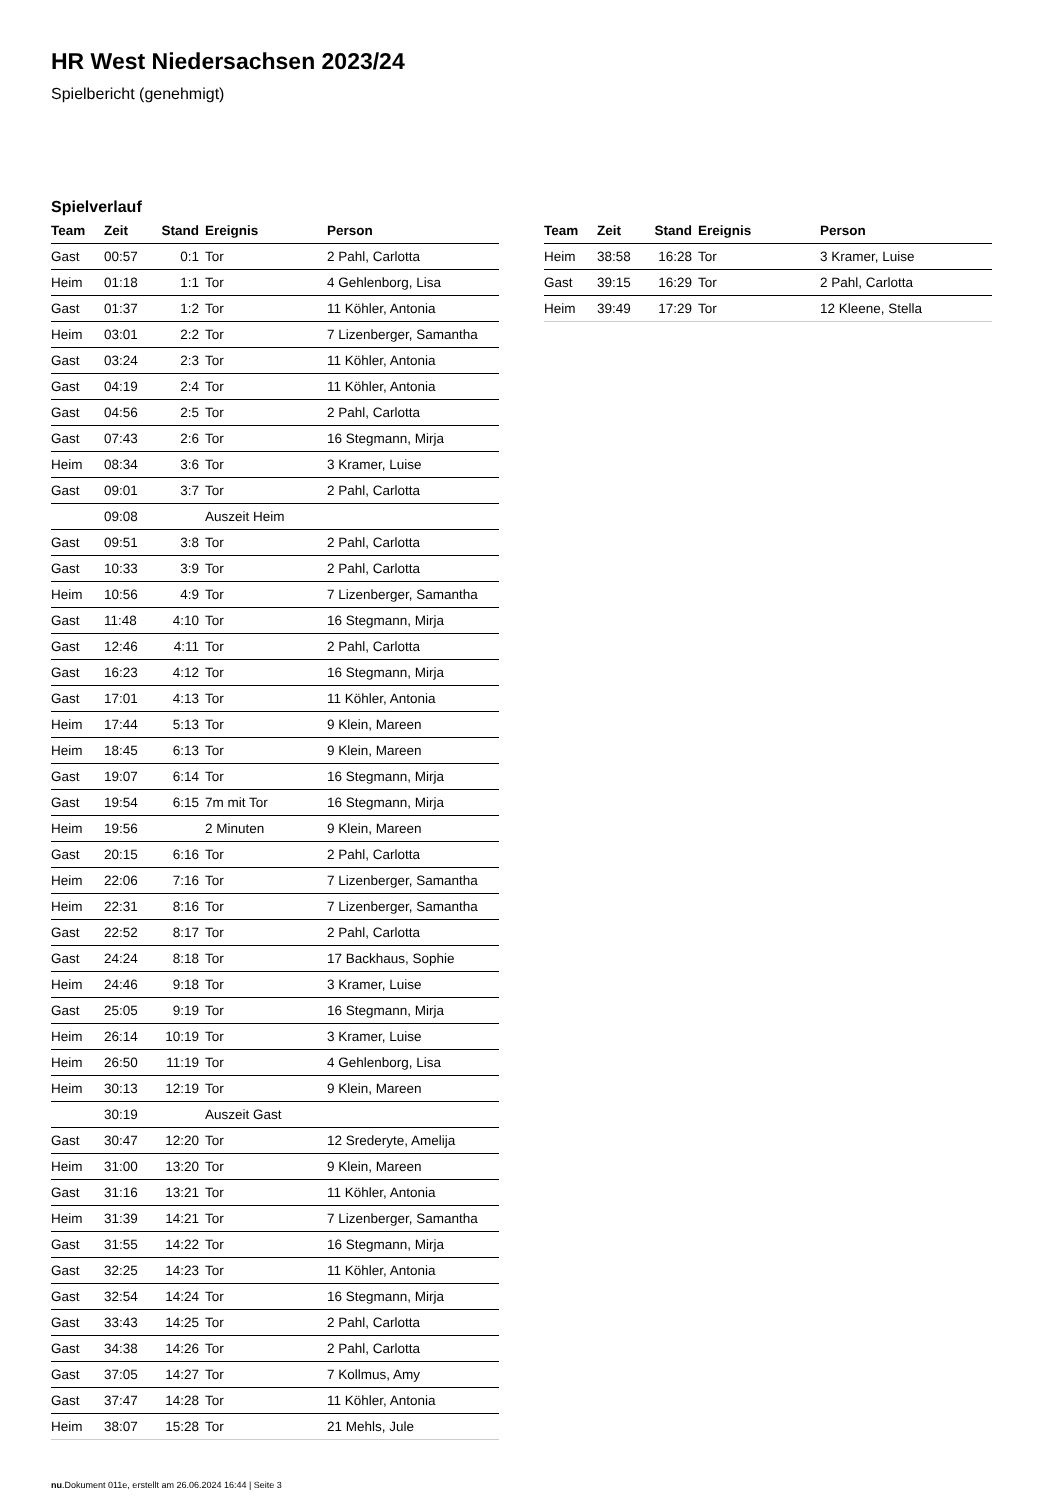HR West Niedersachsen 2023/24
Spielbericht (genehmigt)
Spielverlauf
| Team | Zeit | Stand | Ereignis | Person |
| --- | --- | --- | --- | --- |
| Gast | 00:57 | 0:1 | Tor | 2 Pahl, Carlotta |
| Heim | 01:18 | 1:1 | Tor | 4 Gehlenborg, Lisa |
| Gast | 01:37 | 1:2 | Tor | 11 Köhler, Antonia |
| Heim | 03:01 | 2:2 | Tor | 7 Lizenberger, Samantha |
| Gast | 03:24 | 2:3 | Tor | 11 Köhler, Antonia |
| Gast | 04:19 | 2:4 | Tor | 11 Köhler, Antonia |
| Gast | 04:56 | 2:5 | Tor | 2 Pahl, Carlotta |
| Gast | 07:43 | 2:6 | Tor | 16 Stegmann, Mirja |
| Heim | 08:34 | 3:6 | Tor | 3 Kramer, Luise |
| Gast | 09:01 | 3:7 | Tor | 2 Pahl, Carlotta |
| | 09:08 | | Auszeit Heim | |
| Gast | 09:51 | 3:8 | Tor | 2 Pahl, Carlotta |
| Gast | 10:33 | 3:9 | Tor | 2 Pahl, Carlotta |
| Heim | 10:56 | 4:9 | Tor | 7 Lizenberger, Samantha |
| Gast | 11:48 | 4:10 | Tor | 16 Stegmann, Mirja |
| Gast | 12:46 | 4:11 | Tor | 2 Pahl, Carlotta |
| Gast | 16:23 | 4:12 | Tor | 16 Stegmann, Mirja |
| Gast | 17:01 | 4:13 | Tor | 11 Köhler, Antonia |
| Heim | 17:44 | 5:13 | Tor | 9 Klein, Mareen |
| Heim | 18:45 | 6:13 | Tor | 9 Klein, Mareen |
| Gast | 19:07 | 6:14 | Tor | 16 Stegmann, Mirja |
| Gast | 19:54 | 6:15 | 7m mit Tor | 16 Stegmann, Mirja |
| Heim | 19:56 | | 2 Minuten | 9 Klein, Mareen |
| Gast | 20:15 | 6:16 | Tor | 2 Pahl, Carlotta |
| Heim | 22:06 | 7:16 | Tor | 7 Lizenberger, Samantha |
| Heim | 22:31 | 8:16 | Tor | 7 Lizenberger, Samantha |
| Gast | 22:52 | 8:17 | Tor | 2 Pahl, Carlotta |
| Gast | 24:24 | 8:18 | Tor | 17 Backhaus, Sophie |
| Heim | 24:46 | 9:18 | Tor | 3 Kramer, Luise |
| Gast | 25:05 | 9:19 | Tor | 16 Stegmann, Mirja |
| Heim | 26:14 | 10:19 | Tor | 3 Kramer, Luise |
| Heim | 26:50 | 11:19 | Tor | 4 Gehlenborg, Lisa |
| Heim | 30:13 | 12:19 | Tor | 9 Klein, Mareen |
| | 30:19 | | Auszeit Gast | |
| Gast | 30:47 | 12:20 | Tor | 12 Srederyte, Amelija |
| Heim | 31:00 | 13:20 | Tor | 9 Klein, Mareen |
| Gast | 31:16 | 13:21 | Tor | 11 Köhler, Antonia |
| Heim | 31:39 | 14:21 | Tor | 7 Lizenberger, Samantha |
| Gast | 31:55 | 14:22 | Tor | 16 Stegmann, Mirja |
| Gast | 32:25 | 14:23 | Tor | 11 Köhler, Antonia |
| Gast | 32:54 | 14:24 | Tor | 16 Stegmann, Mirja |
| Gast | 33:43 | 14:25 | Tor | 2 Pahl, Carlotta |
| Gast | 34:38 | 14:26 | Tor | 2 Pahl, Carlotta |
| Gast | 37:05 | 14:27 | Tor | 7 Kollmus, Amy |
| Gast | 37:47 | 14:28 | Tor | 11 Köhler, Antonia |
| Heim | 38:07 | 15:28 | Tor | 21 Mehls, Jule |
| Team | Zeit | Stand | Ereignis | Person |
| --- | --- | --- | --- | --- |
| Heim | 38:58 | 16:28 | Tor | 3 Kramer, Luise |
| Gast | 39:15 | 16:29 | Tor | 2 Pahl, Carlotta |
| Heim | 39:49 | 17:29 | Tor | 12 Kleene, Stella |
nu.Dokument 011e, erstellt am 26.06.2024 16:44 | Seite 3